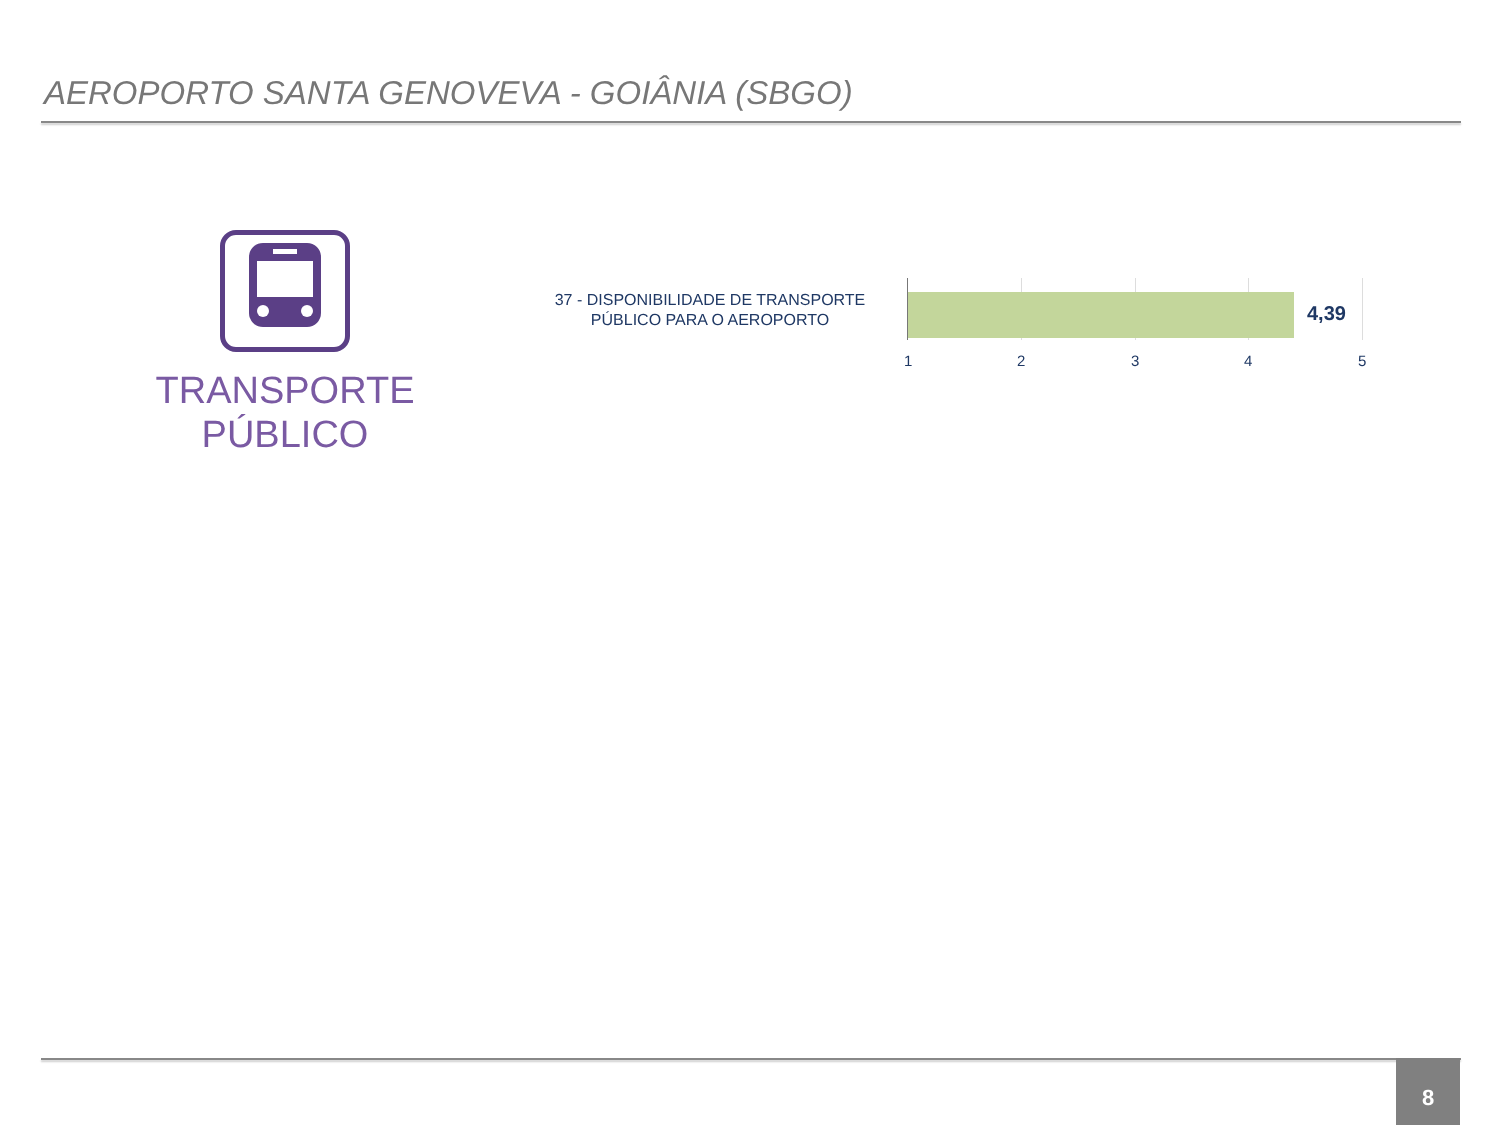AEROPORTO SANTA GENOVEVA - GOIÂNIA (SBGO)
TRANSPORTE
PÚBLICO
37 - DISPONIBILIDADE DE TRANSPORTE PÚBLICO PARA O AEROPORTO
4,39
1 2 3 4 5
8